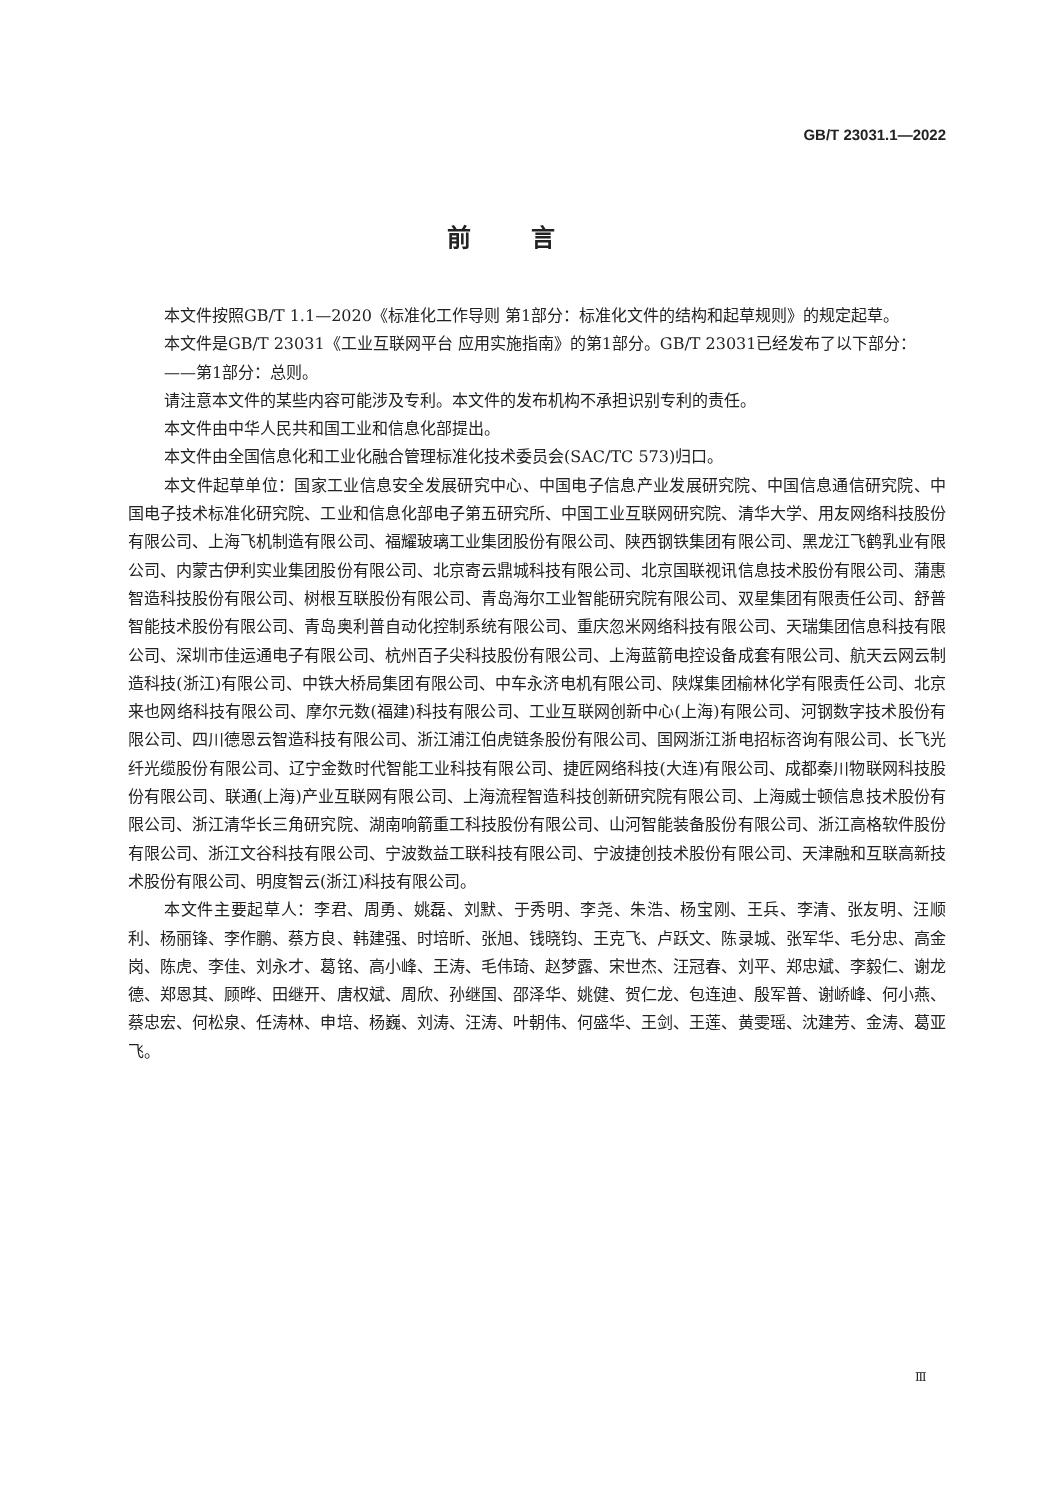GB/T 23031.1—2022
前言
本文件按照GB/T 1.1—2020《标准化工作导则 第1部分：标准化文件的结构和起草规则》的规定起草。
本文件是GB/T 23031《工业互联网平台 应用实施指南》的第1部分。GB/T 23031已经发布了以下部分：
——第1部分：总则。
请注意本文件的某些内容可能涉及专利。本文件的发布机构不承担识别专利的责任。
本文件由中华人民共和国工业和信息化部提出。
本文件由全国信息化和工业化融合管理标准化技术委员会(SAC/TC 573)归口。
本文件起草单位：国家工业信息安全发展研究中心、中国电子信息产业发展研究院、中国信息通信研究院、中国电子技术标准化研究院、工业和信息化部电子第五研究所、中国工业互联网研究院、清华大学、用友网络科技股份有限公司、上海飞机制造有限公司、福耀玻璃工业集团股份有限公司、陕西钢铁集团有限公司、黑龙江飞鹤乳业有限公司、内蒙古伊利实业集团股份有限公司、北京寄云鼎城科技有限公司、北京国联视讯信息技术股份有限公司、蒲惠智造科技股份有限公司、树根互联股份有限公司、青岛海尔工业智能研究院有限公司、双星集团有限责任公司、舒普智能技术股份有限公司、青岛奥利普自动化控制系统有限公司、重庆忽米网络科技有限公司、天瑞集团信息科技有限公司、深圳市佳运通电子有限公司、杭州百子尖科技股份有限公司、上海蓝箭电控设备成套有限公司、航天云网云制造科技(浙江)有限公司、中铁大桥局集团有限公司、中车永济电机有限公司、陕煤集团榆林化学有限责任公司、北京来也网络科技有限公司、摩尔元数(福建)科技有限公司、工业互联网创新中心(上海)有限公司、河钢数字技术股份有限公司、四川德恩云智造科技有限公司、浙江浦江伯虎链条股份有限公司、国网浙江浙电招标咨询有限公司、长飞光纤光缆股份有限公司、辽宁金数时代智能工业科技有限公司、捷匠网络科技(大连)有限公司、成都秦川物联网科技股份有限公司、联通(上海)产业互联网有限公司、上海流程智造科技创新研究院有限公司、上海威士顿信息技术股份有限公司、浙江清华长三角研究院、湖南响箭重工科技股份有限公司、山河智能装备股份有限公司、浙江高格软件股份有限公司、浙江文谷科技有限公司、宁波数益工联科技有限公司、宁波捷创技术股份有限公司、天津融和互联高新技术股份有限公司、明度智云(浙江)科技有限公司。
本文件主要起草人：李君、周勇、姚磊、刘默、于秀明、李尧、朱浩、杨宝刚、王兵、李清、张友明、汪顺利、杨丽锋、李作鹏、蔡方良、韩建强、时培昕、张旭、钱晓钧、王克飞、卢跃文、陈录城、张军华、毛分忠、高金岗、陈虎、李佳、刘永才、葛铭、高小峰、王涛、毛伟琦、赵梦露、宋世杰、汪冠春、刘平、郑忠斌、李毅仁、谢龙德、郑恩其、顾晔、田继开、唐权斌、周欣、孙继国、邵泽华、姚健、贺仁龙、包连迪、殷军普、谢峤峰、何小燕、蔡忠宏、何松泉、任涛林、申培、杨巍、刘涛、汪涛、叶朝伟、何盛华、王剑、王莲、黄雯瑶、沈建芳、金涛、葛亚飞。
Ⅲ